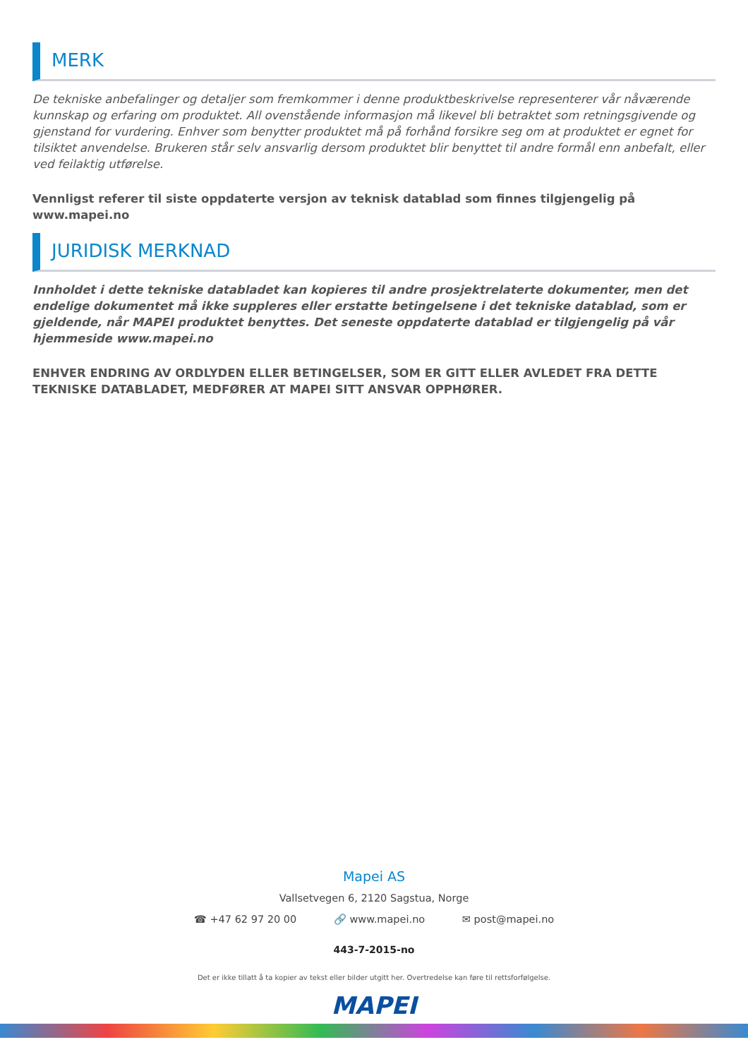MERK
De tekniske anbefalinger og detaljer som fremkommer i denne produktbeskrivelse representerer vår nåværende kunnskap og erfaring om produktet. All ovenstående informasjon må likevel bli betraktet som retningsgivende og gjenstand for vurdering. Enhver som benytter produktet må på forhånd forsikre seg om at produktet er egnet for tilsiktet anvendelse. Brukeren står selv ansvarlig dersom produktet blir benyttet til andre formål enn anbefalt, eller ved feilaktig utførelse.
Vennligst referer til siste oppdaterte versjon av teknisk datablad som finnes tilgjengelig på www.mapei.no
JURIDISK MERKNAD
Innholdet i dette tekniske databladet kan kopieres til andre prosjektrelaterte dokumenter, men det endelige dokumentet må ikke suppleres eller erstatte betingelsene i det tekniske datablad, som er gjeldende, når MAPEI produktet benyttes. Det seneste oppdaterte datablad er tilgjengelig på vår hjemmeside www.mapei.no
ENHVER ENDRING AV ORDLYDEN ELLER BETINGELSER, SOM ER GITT ELLER AVLEDET FRA DETTE TEKNISKE DATABLADET, MEDFØRER AT MAPEI SITT ANSVAR OPPHØRER.
Mapei AS
Vallsetvegen 6, 2120 Sagstua, Norge
☎ +47 62 97 20 00 🔗 www.mapei.no ✉ post@mapei.no
443-7-2015-no
Det er ikke tillatt å ta kopier av tekst eller bilder utgitt her. Overtredelse kan føre til rettsforfølgelse.
MAPEI